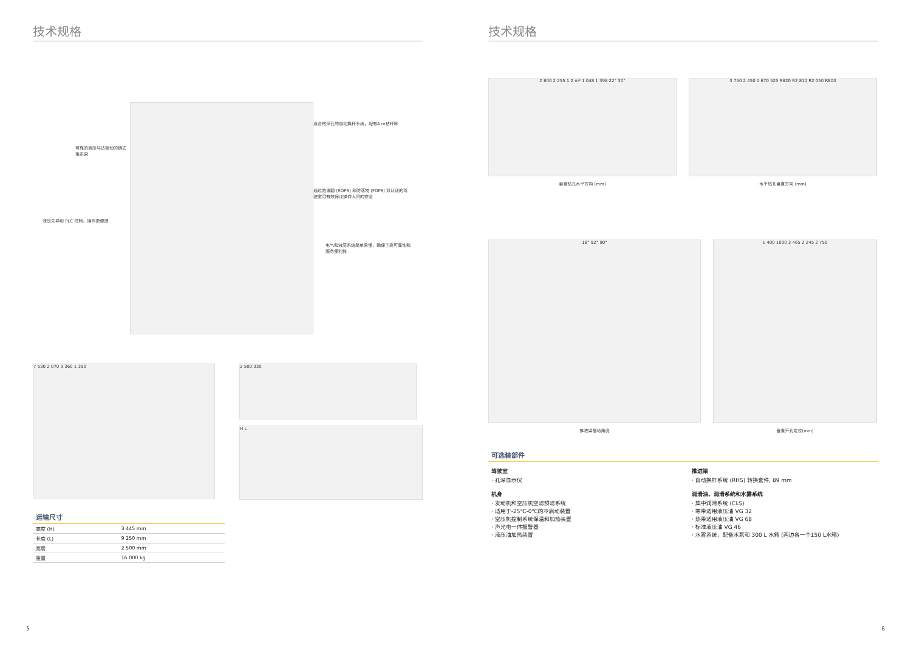技术规格
可靠的液压马达驱动的链式推进梁
液压先导和 PLC 控制，操作更便捷
适合钻深孔的自动换杆系统，配有4 m钻杆库
通过防滚翻 (ROPS) 和防落物 (FOPS) 双认证的驾驶室可有效保证操作人员的安全
电气和液压系统简单易懂，确保了高可靠性和服务便利性
7 530 2 070 3 360 1 390
2 500 330
H L
运输尺寸
| 高度 (H) | 3 445 mm |
| 长度 (L) | 9 250 mm |
| 宽度 | 2 500 mm |
| 重量 | 16 000 kg |
5
技术规格
2 800 2 255 1.2 m² 1 048 1 398 22° 30°
垂直钻孔水平方向 (mm)
3 750 2 450 1 670 525 R820 R2 810 R2 050 R800
水平钻孔垂直方向 (mm)
16° 92° 90°
推进梁摆动角度
1 400 1030 3 465 2 245 2 750
垂直开孔定位(mm)
可选装部件
驾驶室
· 孔深显示仪
机身
· 发动机和空压机空滤预滤系统
· 适用于-25℃-0℃的冷启动装置
· 空压机控制系统保温和加热装置
· 声光电一体报警器
· 液压油加热装置
推进梁
· 自动换杆系统 (RHS) 转换套件, 89 mm
润滑油、润滑系统和水雾系统
· 集中润滑系统 (CLS)
· 寒带适用液压油 VG 32
· 热带适用液压油 VG 68
· 标准液压油 VG 46
· 水雾系统，配备水泵和 300 L 水箱 (两边各一个150 L水箱)
6